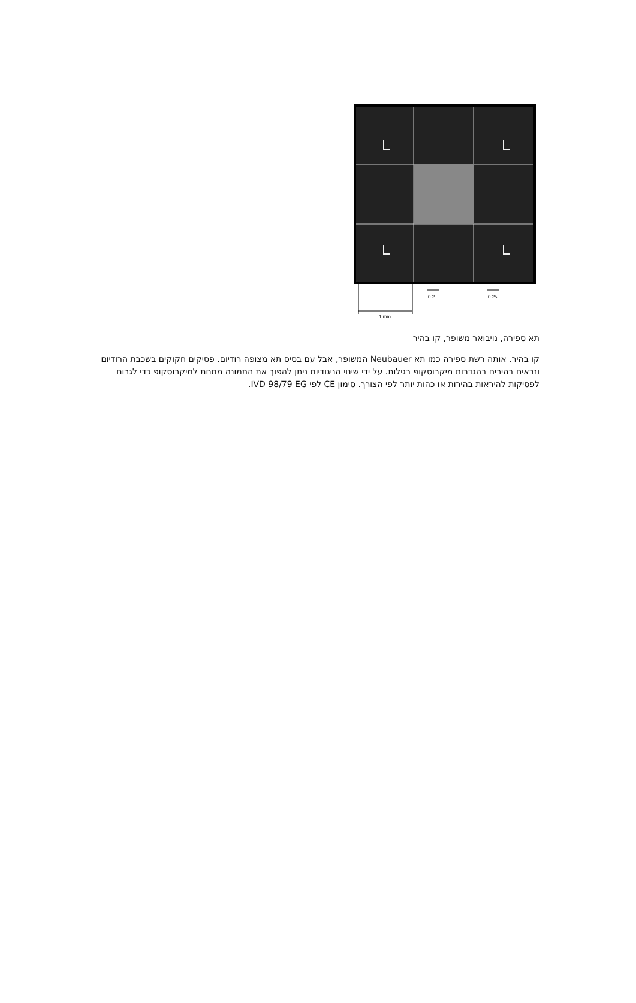1 mm
0.2
0.25
תא ספירה, נויבואר משופר, קו בהיר
קו בהיר. אותה רשת ספירה כמו תא Neubauer המשופר, אבל עם בסיס תא מצופה רודיום. פסיקים חקוקים בשכבת הרודיום ונראים בהירים בהגדרות מיקרוסקופ רגילות. על ידי שינוי הניגודיות ניתן להפוך את התמונה מתחת למיקרוסקופ כדי לגרום לפסיקות להיראות בהירות או כהות יותר לפי הצורך. סימון CE לפי IVD 98/79 EG.